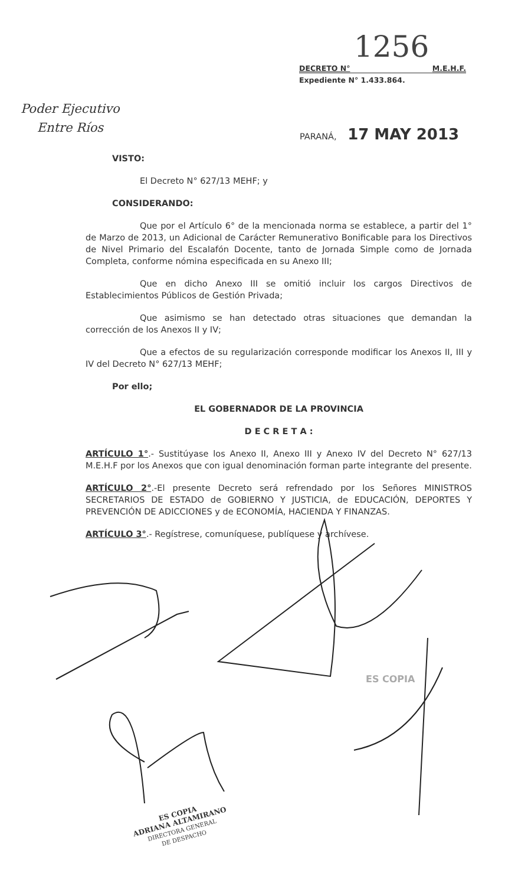1256
DECRETO N° M.E.H.F.
Expediente N° 1.433.864.
Poder Ejecutivo
Entre Ríos
PARANÁ, 17 MAY 2013
VISTO:
El Decreto N° 627/13 MEHF; y
CONSIDERANDO:
Que por el Artículo 6° de la mencionada norma se establece, a partir del 1° de Marzo de 2013, un Adicional de Carácter Remunerativo Bonificable para los Directivos de Nivel Primario del Escalafón Docente, tanto de Jornada Simple como de Jornada Completa, conforme nómina especificada en su Anexo III;
Que en dicho Anexo III se omitió incluir los cargos Directivos de Establecimientos Públicos de Gestión Privada;
Que asimismo se han detectado otras situaciones que demandan la corrección de los Anexos II y IV;
Que a efectos de su regularización corresponde modificar los Anexos II, III y IV del Decreto N° 627/13 MEHF;
Por ello;
EL GOBERNADOR DE LA PROVINCIA
D E C R E T A :
ARTÍCULO 1°.- Sustitúyase los Anexo II, Anexo III y Anexo IV del Decreto N° 627/13 M.E.H.F por los Anexos que con igual denominación forman parte integrante del presente.
ARTÍCULO 2°.-El presente Decreto será refrendado por los Señores MINISTROS SECRETARIOS DE ESTADO de GOBIERNO Y JUSTICIA, de EDUCACIÓN, DEPORTES Y PREVENCIÓN DE ADICCIONES y de ECONOMÍA, HACIENDA Y FINANZAS.
ARTÍCULO 3°.- Regístrese, comuníquese, publíquese y archívese.
ES COPIA
ES COPIA
ADRIANA ALTAMIRANO
DIRECTORA GENERAL
DE DESPACHO